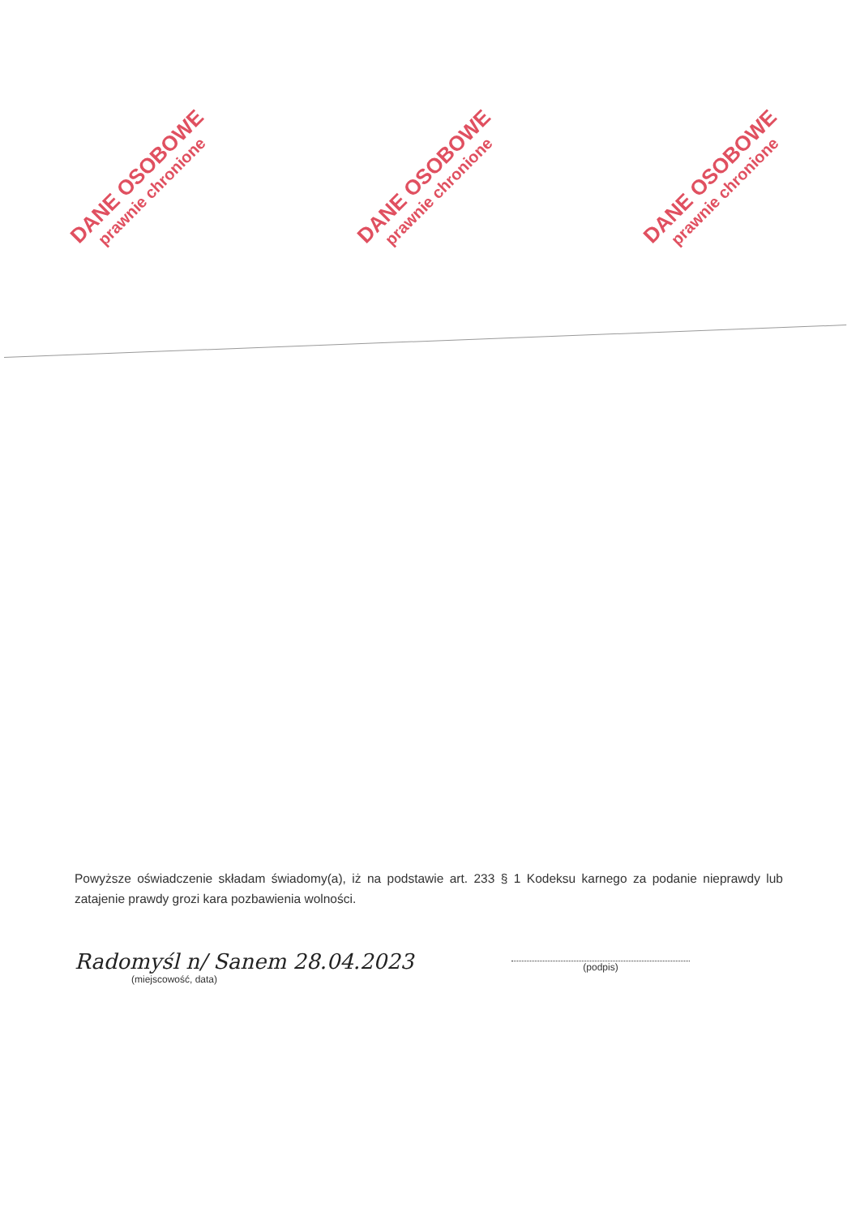DANE OSOBOWE
prawnie chronione
DANE OSOBOWE
prawnie chronione
DANE OSOBOWE
prawnie chronione
Powyższe oświadczenie składam świadomy(a), iż na podstawie art. 233 § 1 Kodeksu karnego za podanie nieprawdy lub zatajenie prawdy grozi kara pozbawienia wolności.
Radomyśl n/ Sanem 28.04.2023
(miejscowość, data)
(podpis)